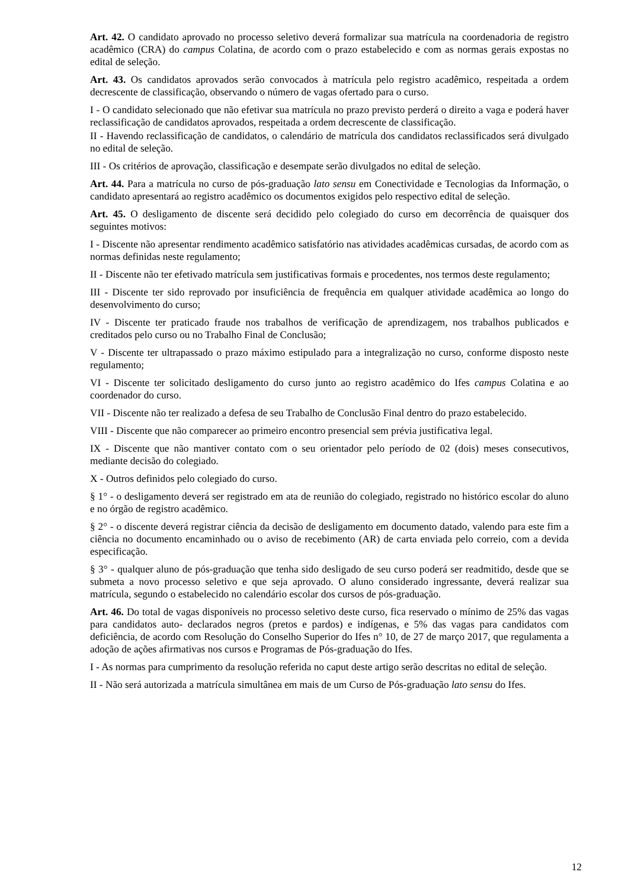Art. 42. O candidato aprovado no processo seletivo deverá formalizar sua matrícula na coordenadoria de registro acadêmico (CRA) do campus Colatina, de acordo com o prazo estabelecido e com as normas gerais expostas no edital de seleção.
Art. 43. Os candidatos aprovados serão convocados à matrícula pelo registro acadêmico, respeitada a ordem decrescente de classificação, observando o número de vagas ofertado para o curso.
I - O candidato selecionado que não efetivar sua matrícula no prazo previsto perderá o direito a vaga e poderá haver reclassificação de candidatos aprovados, respeitada a ordem decrescente de classificação.
II - Havendo reclassificação de candidatos, o calendário de matrícula dos candidatos reclassificados será divulgado no edital de seleção.
III - Os critérios de aprovação, classificação e desempate serão divulgados no edital de seleção.
Art. 44. Para a matrícula no curso de pós-graduação lato sensu em Conectividade e Tecnologias da Informação, o candidato apresentará ao registro acadêmico os documentos exigidos pelo respectivo edital de seleção.
Art. 45. O desligamento de discente será decidido pelo colegiado do curso em decorrência de quaisquer dos seguintes motivos:
I - Discente não apresentar rendimento acadêmico satisfatório nas atividades acadêmicas cursadas, de acordo com as normas definidas neste regulamento;
II - Discente não ter efetivado matrícula sem justificativas formais e procedentes, nos termos deste regulamento;
III - Discente ter sido reprovado por insuficiência de frequência em qualquer atividade acadêmica ao longo do desenvolvimento do curso;
IV - Discente ter praticado fraude nos trabalhos de verificação de aprendizagem, nos trabalhos publicados e creditados pelo curso ou no Trabalho Final de Conclusão;
V - Discente ter ultrapassado o prazo máximo estipulado para a integralização no curso, conforme disposto neste regulamento;
VI - Discente ter solicitado desligamento do curso junto ao registro acadêmico do Ifes campus Colatina e ao coordenador do curso.
VII - Discente não ter realizado a defesa de seu Trabalho de Conclusão Final dentro do prazo estabelecido.
VIII - Discente que não comparecer ao primeiro encontro presencial sem prévia justificativa legal.
IX - Discente que não mantiver contato com o seu orientador pelo período de 02 (dois) meses consecutivos, mediante decisão do colegiado.
X - Outros definidos pelo colegiado do curso.
§ 1° - o desligamento deverá ser registrado em ata de reunião do colegiado, registrado no histórico escolar do aluno e no órgão de registro acadêmico.
§ 2° - o discente deverá registrar ciência da decisão de desligamento em documento datado, valendo para este fim a ciência no documento encaminhado ou o aviso de recebimento (AR) de carta enviada pelo correio, com a devida especificação.
§ 3° - qualquer aluno de pós-graduação que tenha sido desligado de seu curso poderá ser readmitido, desde que se submeta a novo processo seletivo e que seja aprovado. O aluno considerado ingressante, deverá realizar sua matrícula, segundo o estabelecido no calendário escolar dos cursos de pós-graduação.
Art. 46. Do total de vagas disponíveis no processo seletivo deste curso, fica reservado o mínimo de 25% das vagas para candidatos auto- declarados negros (pretos e pardos) e indígenas, e 5% das vagas para candidatos com deficiência, de acordo com Resolução do Conselho Superior do Ifes n° 10, de 27 de março 2017, que regulamenta a adoção de ações afirmativas nos cursos e Programas de Pós-graduação do Ifes.
I - As normas para cumprimento da resolução referida no caput deste artigo serão descritas no edital de seleção.
II - Não será autorizada a matrícula simultânea em mais de um Curso de Pós-graduação lato sensu do Ifes.
12